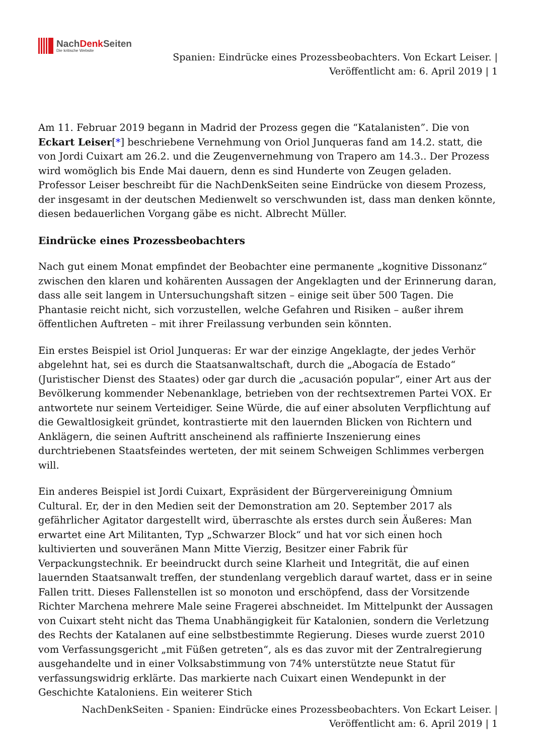NachDenk Seiten
Die kritische Website
Spanien: Eindrücke eines Prozessbeobachters. Von Eckart Leiser. |
Veröffentlicht am: 6. April 2019 | 1
Am 11. Februar 2019 begann in Madrid der Prozess gegen die “Katalanisten”. Die von Eckart Leiser[*] beschriebene Vernehmung von Oriol Junqueras fand am 14.2. statt, die von Jordi Cuixart am 26.2. und die Zeugenvernehmung von Trapero am 14.3.. Der Prozess wird womöglich bis Ende Mai dauern, denn es sind Hunderte von Zeugen geladen. Professor Leiser beschreibt für die NachDenkSeiten seine Eindrücke von diesem Prozess, der insgesamt in der deutschen Medienwelt so verschwunden ist, dass man denken könnte, diesen bedauerlichen Vorgang gäbe es nicht. Albrecht Müller.
Eindrücke eines Prozessbeobachters
Nach gut einem Monat empfindet der Beobachter eine permanente „kognitive Dissonanz“ zwischen den klaren und kohärenten Aussagen der Angeklagten und der Erinnerung daran, dass alle seit langem in Untersuchungshaft sitzen – einige seit über 500 Tagen. Die Phantasie reicht nicht, sich vorzustellen, welche Gefahren und Risiken – außer ihrem öffentlichen Auftreten – mit ihrer Freilassung verbunden sein könnten.
Ein erstes Beispiel ist Oriol Junqueras: Er war der einzige Angeklagte, der jedes Verhör abgelehnt hat, sei es durch die Staatsanwaltschaft, durch die „Abogacía de Estado“ (Juristischer Dienst des Staates) oder gar durch die „acusación popular“, einer Art aus der Bevölkerung kommender Nebenanklage, betrieben von der rechtsextremen Partei VOX. Er antwortete nur seinem Verteidiger. Seine Würde, die auf einer absoluten Verpflichtung auf die Gewaltlosigkeit gründet, kontrastierte mit den lauernden Blicken von Richtern und Anklägern, die seinen Auftritt anscheinend als raffinierte Inszenierung eines durchtriebenen Staatsfeindes werteten, der mit seinem Schweigen Schlimmes verbergen will.
Ein anderes Beispiel ist Jordi Cuixart, Expräsident der Bürgervereinigung Òmnium Cultural. Er, der in den Medien seit der Demonstration am 20. September 2017 als gefährlicher Agitator dargestellt wird, überraschte als erstes durch sein Äußeres: Man erwartet eine Art Militanten, Typ „Schwarzer Block“ und hat vor sich einen hoch kultivierten und souveränen Mann Mitte Vierzig, Besitzer einer Fabrik für Verpackungstechnik. Er beeindruckt durch seine Klarheit und Integrität, die auf einen lauernden Staatsanwalt treffen, der stundenlang vergeblich darauf wartet, dass er in seine Fallen tritt. Dieses Fallenstellen ist so monoton und erschöpfend, dass der Vorsitzende Richter Marchena mehrere Male seine Fragerei abschneidet. Im Mittelpunkt der Aussagen von Cuixart steht nicht das Thema Unabhängigkeit für Katalonien, sondern die Verletzung des Rechts der Katalanen auf eine selbstbestimmte Regierung. Dieses wurde zuerst 2010 vom Verfassungsgericht „mit Füßen getreten“, als es das zuvor mit der Zentralregierung ausgehandelte und in einer Volksabstimmung von 74% unterstützte neue Statut für verfassungswidrig erklärte. Das markierte nach Cuixart einen Wendepunkt in der Geschichte Kataloniens. Ein weiterer Stich
NachDenkSeiten - Spanien: Eindrücke eines Prozessbeobachters. Von Eckart Leiser. |
Veröffentlicht am: 6. April 2019 | 1